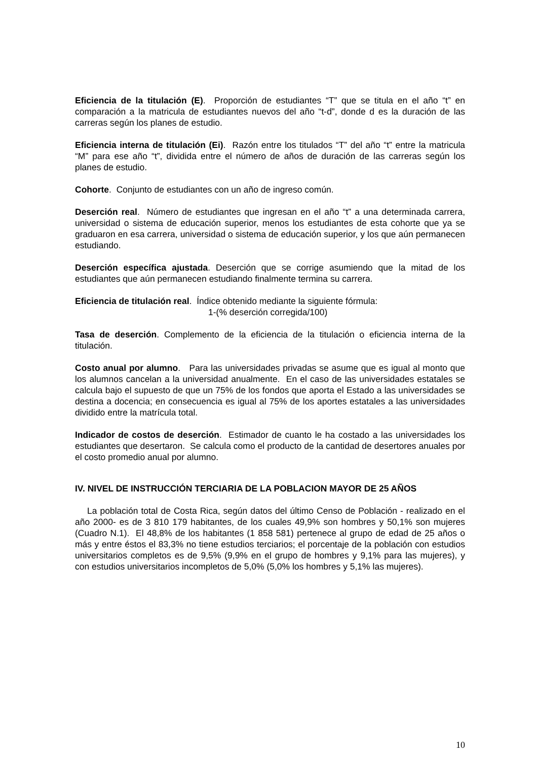Eficiencia de la titulación (E). Proporción de estudiantes “T” que se titula en el año “t” en comparación a la matricula de estudiantes nuevos del año “t-d”, donde d es la duración de las carreras según los planes de estudio.
Eficiencia interna de titulación (Ei). Razón entre los titulados “T” del año “t” entre la matricula “M” para ese año “t”, dividida entre el número de años de duración de las carreras según los planes de estudio.
Cohorte. Conjunto de estudiantes con un año de ingreso común.
Deserción real. Número de estudiantes que ingresan en el año “t” a una determinada carrera, universidad o sistema de educación superior, menos los estudiantes de esta cohorte que ya se graduaron en esa carrera, universidad o sistema de educación superior, y los que aún permanecen estudiando.
Deserción específica ajustada. Deserción que se corrige asumiendo que la mitad de los estudiantes que aún permanecen estudiando finalmente termina su carrera.
Eficiencia de titulación real. Índice obtenido mediante la siguiente fórmula:
1-(% deserción corregida/100)
Tasa de deserción. Complemento de la eficiencia de la titulación o eficiencia interna de la titulación.
Costo anual por alumno. Para las universidades privadas se asume que es igual al monto que los alumnos cancelan a la universidad anualmente. En el caso de las universidades estatales se calcula bajo el supuesto de que un 75% de los fondos que aporta el Estado a las universidades se destina a docencia; en consecuencia es igual al 75% de los aportes estatales a las universidades dividido entre la matrícula total.
Indicador de costos de deserción. Estimador de cuanto le ha costado a las universidades los estudiantes que desertaron. Se calcula como el producto de la cantidad de desertores anuales por el costo promedio anual por alumno.
IV. NIVEL DE INSTRUCCIÓN TERCIARIA DE LA POBLACION MAYOR DE 25 AÑOS
La población total de Costa Rica, según datos del último Censo de Población - realizado en el año 2000- es de 3 810 179 habitantes, de los cuales 49,9% son hombres y 50,1% son mujeres (Cuadro N.1). El 48,8% de los habitantes (1 858 581) pertenece al grupo de edad de 25 años o más y entre éstos el 83,3% no tiene estudios terciarios; el porcentaje de la población con estudios universitarios completos es de 9,5% (9,9% en el grupo de hombres y 9,1% para las mujeres), y con estudios universitarios incompletos de 5,0% (5,0% los hombres y 5,1% las mujeres).
10